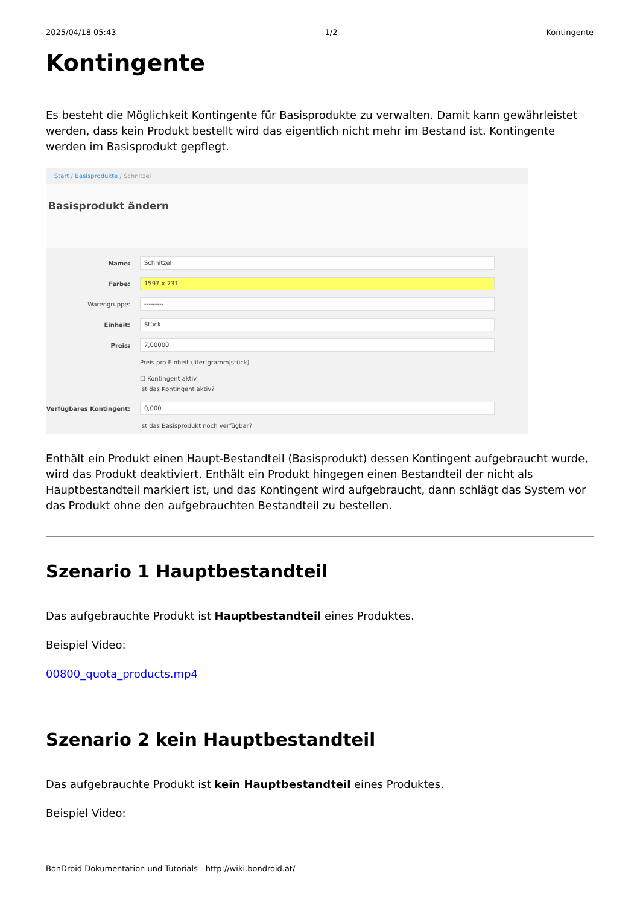2025/04/18 05:43 1/2 Kontingente
Kontingente
Es besteht die Möglichkeit Kontingente für Basisprodukte zu verwalten. Damit kann gewährleistet werden, dass kein Produkt bestellt wird das eigentlich nicht mehr im Bestand ist. Kontingente werden im Basisprodukt gepflegt.
Start / Basisprodukte / Schnitzel
Basisprodukt ändern
Name:
Schnitzel
Farbe:
1597 x 731
Warengruppe:
---------
Einheit:
Stück
Preis:
7,00000
Preis pro Einheit (liter|gramm|stück)
☐ Kontingent aktiv
Ist das Kontingent aktiv?
Verfügbares Kontingent:
0,000
Ist das Basisprodukt noch verfügbar?
Enthält ein Produkt einen Haupt-Bestandteil (Basisprodukt) dessen Kontingent aufgebraucht wurde, wird das Produkt deaktiviert. Enthält ein Produkt hingegen einen Bestandteil der nicht als Hauptbestandteil markiert ist, und das Kontingent wird aufgebraucht, dann schlägt das System vor das Produkt ohne den aufgebrauchten Bestandteil zu bestellen.
Szenario 1 Hauptbestandteil
Das aufgebrauchte Produkt ist Hauptbestandteil eines Produktes.
Beispiel Video:
00800_quota_products.mp4
Szenario 2 kein Hauptbestandteil
Das aufgebrauchte Produkt ist kein Hauptbestandteil eines Produktes.
Beispiel Video:
BonDroid Dokumentation und Tutorials - http://wiki.bondroid.at/